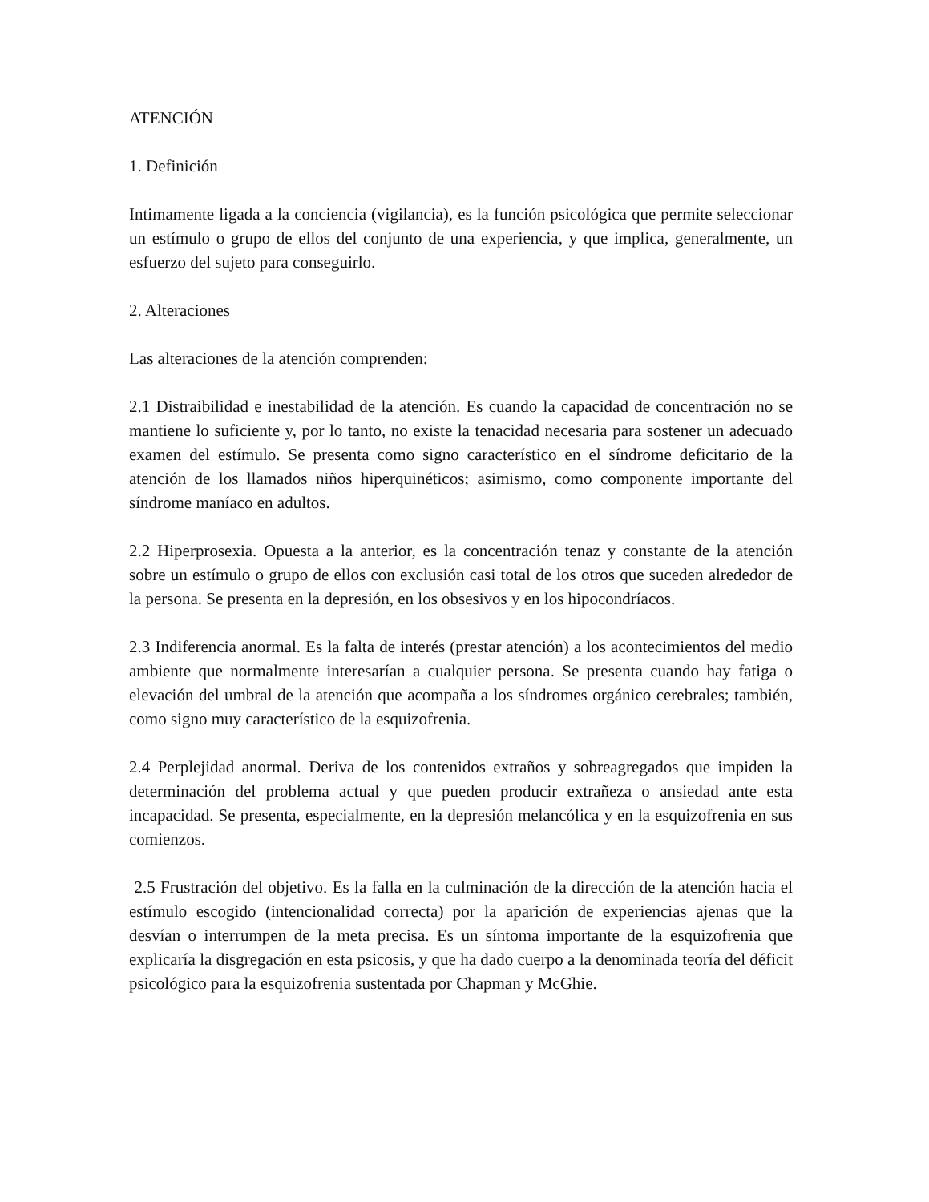ATENCIÓN
1. Definición
Intimamente ligada a la conciencia (vigilancia), es la función psicológica que permite seleccionar un estímulo o grupo de ellos del conjunto de una experiencia, y que implica, generalmente, un esfuerzo del sujeto para conseguirlo.
2. Alteraciones
Las alteraciones de la atención comprenden:
2.1 Distraibilidad e inestabilidad de la atención. Es cuando la capacidad de concentración no se mantiene lo suficiente y, por lo tanto, no existe la tenacidad necesaria para sostener un adecuado examen del estímulo. Se presenta como signo característico en el síndrome deficitario de la atención de los llamados niños hiperquinéticos; asimismo, como componente importante del síndrome maníaco en adultos.
2.2 Hiperprosexia. Opuesta a la anterior, es la concentración tenaz y constante de la atención sobre un estímulo o grupo de ellos con exclusión casi total de los otros que suceden alrededor de la persona. Se presenta en la depresión, en los obsesivos y en los hipocondríacos.
2.3 Indiferencia anormal. Es la falta de interés (prestar atención) a los acontecimientos del medio ambiente que normalmente interesarían a cualquier persona. Se presenta cuando hay fatiga o elevación del umbral de la atención que acompaña a los síndromes orgánico cerebrales; también, como signo muy característico de la esquizofrenia.
2.4 Perplejidad anormal. Deriva de los contenidos extraños y sobreagregados que impiden la determinación del problema actual y que pueden producir extrañeza o ansiedad ante esta incapacidad. Se presenta, especialmente, en la depresión melancólica y en la esquizofrenia en sus comienzos.
2.5 Frustración del objetivo. Es la falla en la culminación de la dirección de la atención hacia el estímulo escogido (intencionalidad correcta) por la aparición de experiencias ajenas que la desvían o interrumpen de la meta precisa. Es un síntoma importante de la esquizofrenia que explicaría la disgregación en esta psicosis, y que ha dado cuerpo a la denominada teoría del déficit psicológico para la esquizofrenia sustentada por Chapman y McGhie.